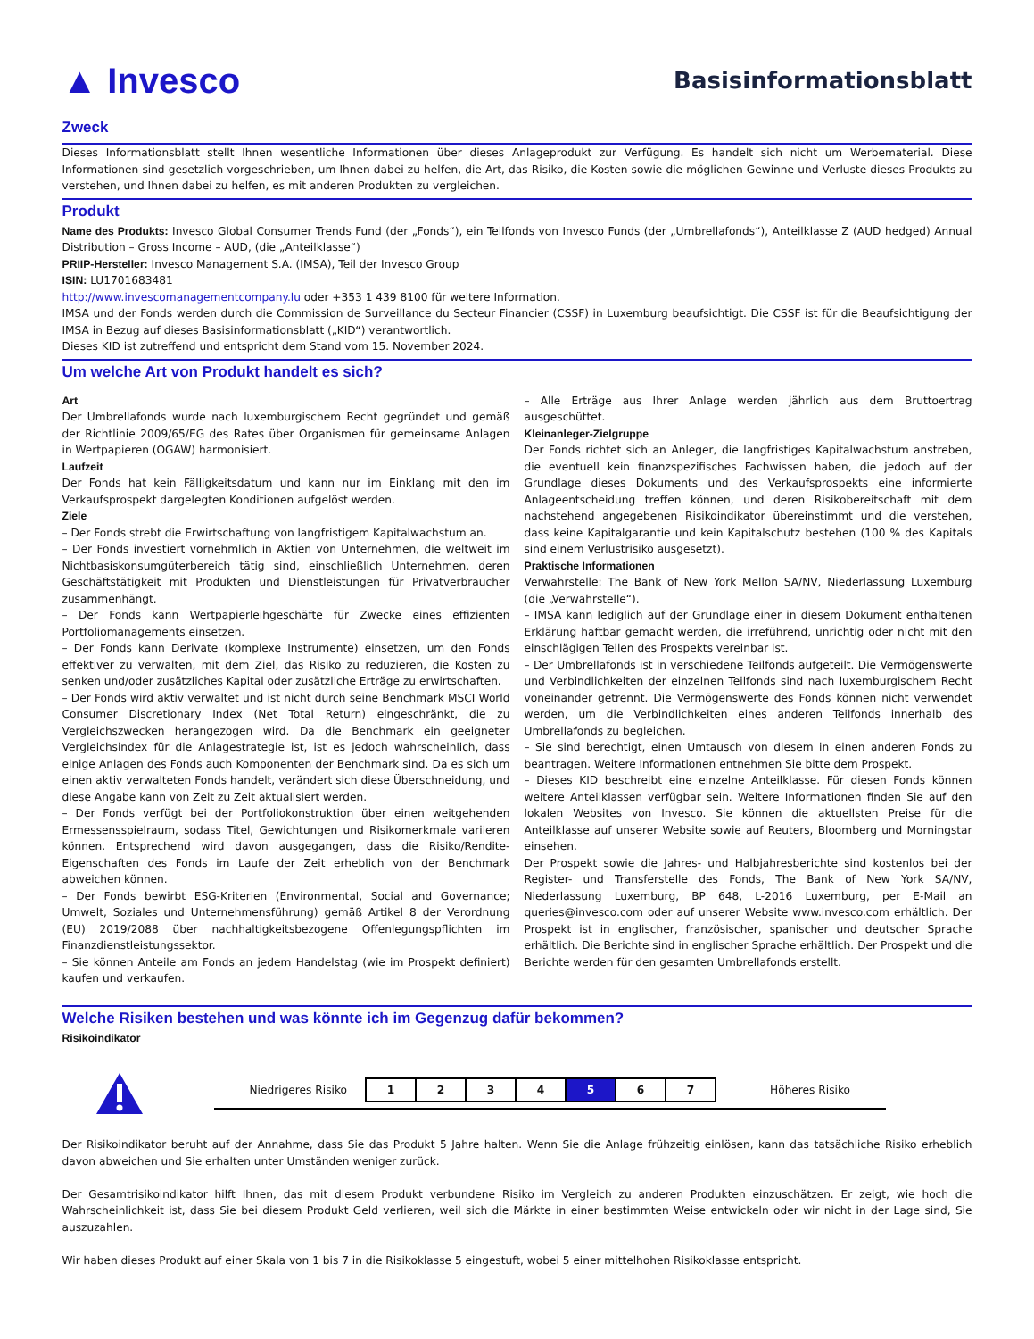▲ Invesco
Basisinformationsblatt
Zweck
Dieses Informationsblatt stellt Ihnen wesentliche Informationen über dieses Anlageprodukt zur Verfügung. Es handelt sich nicht um Werbematerial. Diese Informationen sind gesetzlich vorgeschrieben, um Ihnen dabei zu helfen, die Art, das Risiko, die Kosten sowie die möglichen Gewinne und Verluste dieses Produkts zu verstehen, und Ihnen dabei zu helfen, es mit anderen Produkten zu vergleichen.
Produkt
Name des Produkts: Invesco Global Consumer Trends Fund (der „Fonds“), ein Teilfonds von Invesco Funds (der „Umbrellafonds“), Anteilklasse Z (AUD hedged) Annual Distribution – Gross Income – AUD, (die „Anteilklasse“)
PRIIP-Hersteller: Invesco Management S.A. (IMSA), Teil der Invesco Group
ISIN: LU1701683481
http://www.invescomanagementcompany.lu oder +353 1 439 8100 für weitere Information.
IMSA und der Fonds werden durch die Commission de Surveillance du Secteur Financier (CSSF) in Luxemburg beaufsichtigt. Die CSSF ist für die Beaufsichtigung der IMSA in Bezug auf dieses Basisinformationsblatt („KID“) verantwortlich.
Dieses KID ist zutreffend und entspricht dem Stand vom 15. November 2024.
Um welche Art von Produkt handelt es sich?
Art
Der Umbrellafonds wurde nach luxemburgischem Recht gegründet und gemäß der Richtlinie 2009/65/EG des Rates über Organismen für gemeinsame Anlagen in Wertpapieren (OGAW) harmonisiert.
Laufzeit
Der Fonds hat kein Fälligkeitsdatum und kann nur im Einklang mit den im Verkaufsprospekt dargelegten Konditionen aufgelöst werden.
Ziele
– Der Fonds strebt die Erwirtschaftung von langfristigem Kapitalwachstum an.
– Der Fonds investiert vornehmlich in Aktien von Unternehmen, die weltweit im Nichtbasiskonsumgüterbereich tätig sind, einschließlich Unternehmen, deren Geschäftstätigkeit mit Produkten und Dienstleistungen für Privatverbraucher zusammenhängt.
– Der Fonds kann Wertpapierleihgeschäfte für Zwecke eines effizienten Portfoliomanagements einsetzen.
– Der Fonds kann Derivate (komplexe Instrumente) einsetzen, um den Fonds effektiver zu verwalten, mit dem Ziel, das Risiko zu reduzieren, die Kosten zu senken und/oder zusätzliches Kapital oder zusätzliche Erträge zu erwirtschaften.
– Der Fonds wird aktiv verwaltet und ist nicht durch seine Benchmark MSCI World Consumer Discretionary Index (Net Total Return) eingeschränkt, die zu Vergleichszwecken herangezogen wird. Da die Benchmark ein geeigneter Vergleichsindex für die Anlagestrategie ist, ist es jedoch wahrscheinlich, dass einige Anlagen des Fonds auch Komponenten der Benchmark sind. Da es sich um einen aktiv verwalteten Fonds handelt, verändert sich diese Überschneidung, und diese Angabe kann von Zeit zu Zeit aktualisiert werden.
– Der Fonds verfügt bei der Portfoliokonstruktion über einen weitgehenden Ermessensspielraum, sodass Titel, Gewichtungen und Risikomerkmale variieren können. Entsprechend wird davon ausgegangen, dass die Risiko/Rendite-Eigenschaften des Fonds im Laufe der Zeit erheblich von der Benchmark abweichen können.
– Der Fonds bewirbt ESG-Kriterien (Environmental, Social and Governance; Umwelt, Soziales und Unternehmensführung) gemäß Artikel 8 der Verordnung (EU) 2019/2088 über nachhaltigkeitsbezogene Offenlegungspflichten im Finanzdienstleistungssektor.
– Sie können Anteile am Fonds an jedem Handelstag (wie im Prospekt definiert) kaufen und verkaufen.
– Alle Erträge aus Ihrer Anlage werden jährlich aus dem Bruttoertrag ausgeschüttet.
Kleinanleger-Zielgruppe
Der Fonds richtet sich an Anleger, die langfristiges Kapitalwachstum anstreben, die eventuell kein finanzspezifisches Fachwissen haben, die jedoch auf der Grundlage dieses Dokuments und des Verkaufsprospekts eine informierte Anlageentscheidung treffen können, und deren Risikobereitschaft mit dem nachstehend angegebenen Risikoindikator übereinstimmt und die verstehen, dass keine Kapitalgarantie und kein Kapitalschutz bestehen (100 % des Kapitals sind einem Verlustrisiko ausgesetzt).
Praktische Informationen
Verwahrstelle: The Bank of New York Mellon SA/NV, Niederlassung Luxemburg (die „Verwahrstelle“).
– IMSA kann lediglich auf der Grundlage einer in diesem Dokument enthaltenen Erklärung haftbar gemacht werden, die irreführend, unrichtig oder nicht mit den einschlägigen Teilen des Prospekts vereinbar ist.
– Der Umbrellafonds ist in verschiedene Teilfonds aufgeteilt. Die Vermögenswerte und Verbindlichkeiten der einzelnen Teilfonds sind nach luxemburgischem Recht voneinander getrennt. Die Vermögenswerte des Fonds können nicht verwendet werden, um die Verbindlichkeiten eines anderen Teilfonds innerhalb des Umbrellafonds zu begleichen.
– Sie sind berechtigt, einen Umtausch von diesem in einen anderen Fonds zu beantragen. Weitere Informationen entnehmen Sie bitte dem Prospekt.
– Dieses KID beschreibt eine einzelne Anteilklasse. Für diesen Fonds können weitere Anteilklassen verfügbar sein. Weitere Informationen finden Sie auf den lokalen Websites von Invesco. Sie können die aktuellsten Preise für die Anteilklasse auf unserer Website sowie auf Reuters, Bloomberg und Morningstar einsehen.
Der Prospekt sowie die Jahres- und Halbjahresberichte sind kostenlos bei der Register- und Transferstelle des Fonds, The Bank of New York SA/NV, Niederlassung Luxemburg, BP 648, L-2016 Luxemburg, per E-Mail an queries@invesco.com oder auf unserer Website www.invesco.com erhältlich. Der Prospekt ist in englischer, französischer, spanischer und deutscher Sprache erhältlich. Die Berichte sind in englischer Sprache erhältlich. Der Prospekt und die Berichte werden für den gesamten Umbrellafonds erstellt.
Welche Risiken bestehen und was könnte ich im Gegenzug dafür bekommen?
Risikoindikator
Niedrigeres Risiko
| 1 | 2 | 3 | 4 | 5 | 6 | 7 |
Höheres Risiko
Der Risikoindikator beruht auf der Annahme, dass Sie das Produkt 5 Jahre halten. Wenn Sie die Anlage frühzeitig einlösen, kann das tatsächliche Risiko erheblich davon abweichen und Sie erhalten unter Umständen weniger zurück.
Der Gesamtrisikoindikator hilft Ihnen, das mit diesem Produkt verbundene Risiko im Vergleich zu anderen Produkten einzuschätzen. Er zeigt, wie hoch die Wahrscheinlichkeit ist, dass Sie bei diesem Produkt Geld verlieren, weil sich die Märkte in einer bestimmten Weise entwickeln oder wir nicht in der Lage sind, Sie auszuzahlen.
Wir haben dieses Produkt auf einer Skala von 1 bis 7 in die Risikoklasse 5 eingestuft, wobei 5 einer mittelhohen Risikoklasse entspricht.